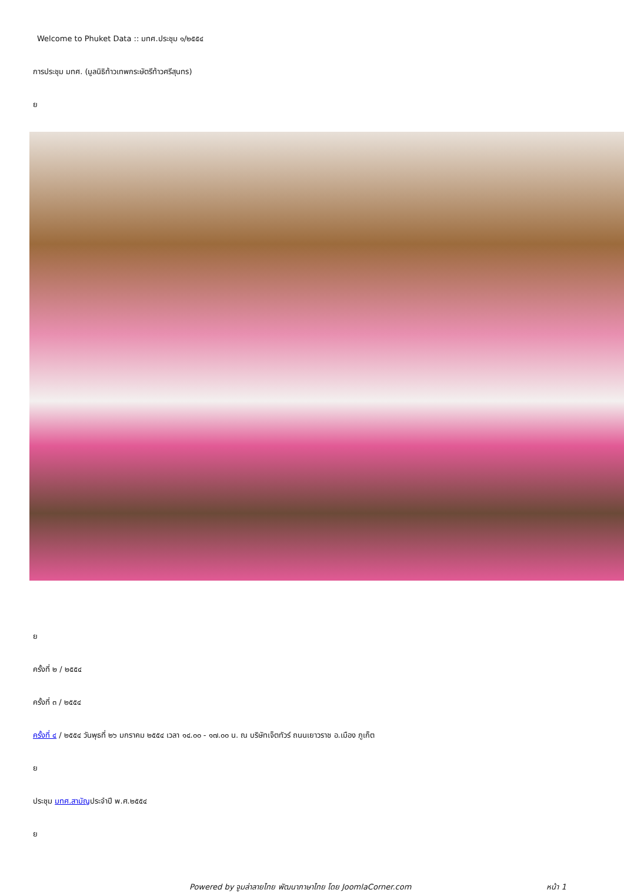Welcome to Phuket Data :: มทศ.ประชุม ๑/๒๕๕๔
การประชุม มทศ. (มูลนิธิท้าวเทพกระษัตรีท้าวศรีสุนทร)
ย
ย
ครั้งที่ ๒ / ๒๕๕๔
ครั้งที่ ๓ / ๒๕๕๔
ครั้งที่ ๔ / ๒๕๕๔ วันพุธที่ ๒๖ มกราคม ๒๕๕๔ เวลา ๑๔.๐๐ - ๑๗.๐๐ น. ณ บริษัทเจ็ตทัวร์ ถนนเยาวราช อ.เมือง ภูเก็ต
ย
ประชุม มทศ.สามัญประจำปี พ.ศ.๒๕๕๔
ย
Powered by จูมล่าลายไทย พัฒนาภาษาไทย โดย JoomlaCorner.com หน้า 1